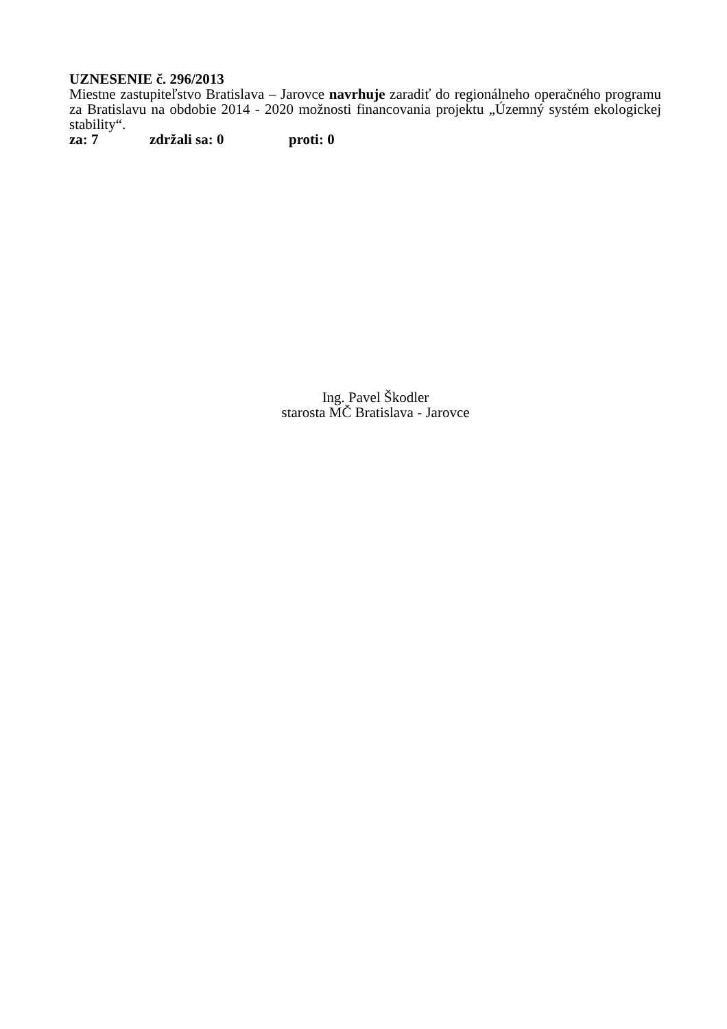UZNESENIE č. 296/2013
Miestne zastupiteľstvo Bratislava – Jarovce navrhuje zaradiť do regionálneho operačného programu za Bratislavu na obdobie 2014 - 2020 možnosti financovania projektu „Územný systém ekologickej stability“.
za: 7 zdržali sa: 0 proti: 0
Ing. Pavel Škodler
starosta MČ Bratislava - Jarovce